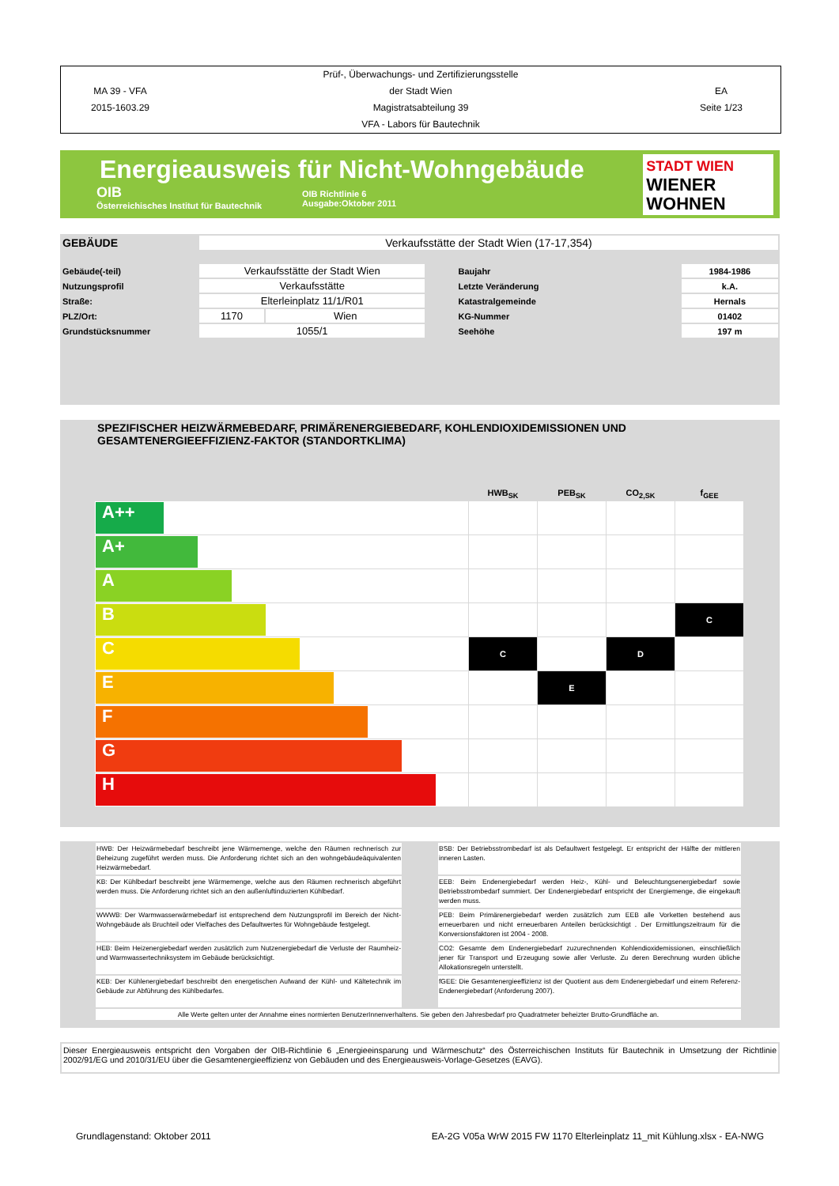MA 39 - VFA
2015-1603.29
Prüf-, Überwachungs- und Zertifizierungsstelle
der Stadt Wien
Magistratsabteilung 39
VFA - Labors für Bautechnik
EA
Seite 1/23
Energieausweis für Nicht-Wohngebäude
OIB
Österreichisches Institut für Bautechnik
OIB Richtlinie 6
Ausgabe:Oktober 2011
STADT WIEN
WIENER
WOHNEN
| GEBÄUDE | Verkaufsstätte der Stadt Wien (17-17,354) |
| Gebäude(-teil) | Verkaufsstätte der Stadt Wien | | Baujahr | 1984-1986 |
| Nutzungsprofil | Verkaufsstätte | | Letzte Veränderung | k.A. |
| Straße: | Elterleinplatz 11/1/R01 | | Katastralgemeinde | Hernals |
| PLZ/Ort: | 1170 | Wien | KG-Nummer | 01402 |
| Grundstücksnummer | 1055/1 | | Seehöhe | 197 m |
SPEZIFISCHER HEIZWÄRMEBEDARF, PRIMÄRENERGIEBEDARF, KOHLENDIOXIDEMISSIONEN UND
GESAMTENERGIEEFFIZIENZ-FAKTOR (STANDORTKLIMA)
| | HWB<sub>SK</sub> | PEB<sub>SK</sub> | CO<sub>2,SK</sub> | f<sub>GEE</sub> |
| A++ | | | | |
| A+ | | | | |
| A | | | | |
| B | | | | C |
| C | C | | D | |
| E | | E | | |
| F | | | | |
| G | | | | |
| H | | | | |
| HWB: Der Heizwärmebedarf beschreibt jene Wärmemenge, welche den Räumen rechnerisch zur Beheizung zugeführt werden muss. Die Anforderung richtet sich an den wohngebäudeäquivalenten Heizwärmebedarf. | | BSB: Der Betriebsstrombedarf ist als Defaultwert festgelegt. Er entspricht der Hälfte der mittleren inneren Lasten. |
| KB: Der Kühlbedarf beschreibt jene Wärmemenge, welche aus den Räumen rechnerisch abgeführt werden muss. Die Anforderung richtet sich an den außenluftinduzierten Kühlbedarf. | | EEB: Beim Endenergiebedarf werden Heiz-, Kühl- und Beleuchtungsenergiebedarf sowie Betriebsstrombedarf summiert. Der Endenergiebedarf entspricht der Energiemenge, die eingekauft werden muss. |
| WWWB: Der Warmwasserwärmebedarf ist entsprechend dem Nutzungsprofil im Bereich der Nicht-Wohngebäude als Bruchteil oder Vielfaches des Defaultwertes für Wohngebäude festgelegt. | | PEB: Beim Primärenergiebedarf werden zusätzlich zum EEB alle Vorketten bestehend aus erneuerbaren und nicht erneuerbaren Anteilen berücksichtigt . Der Ermittlungszeitraum für die Konversionsfaktoren ist 2004 - 2008. |
| HEB: Beim Heizenergiebedarf werden zusätzlich zum Nutzenergiebedarf die Verluste der Raumheiz- und Warmwassertechniksystem im Gebäude berücksichtigt. | | CO2: Gesamte dem Endenergiebedarf zuzurechnenden Kohlendioxidemissionen, einschließlich jener für Transport und Erzeugung sowie aller Verluste. Zu deren Berechnung wurden übliche Allokationsregeln unterstellt. |
| KEB: Der Kühlenergiebedarf beschreibt den energetischen Aufwand der Kühl- und Kältetechnik im Gebäude zur Abführung des Kühlbedarfes. | | fGEE: Die Gesamtenergieeffizienz ist der Quotient aus dem Endenergiebedarf und einem Referenz-Endenergiebedarf (Anforderung 2007). |
| Alle Werte gelten unter der Annahme eines normierten BenutzerInnenverhaltens. Sie geben den Jahresbedarf pro Quadratmeter beheizter Brutto-Grundfläche an. | | |
Dieser Energieausweis entspricht den Vorgaben der OIB-Richtlinie 6 „Energieeinsparung und Wärmeschutz“ des Österreichischen Instituts für Bautechnik in Umsetzung der Richtlinie 2002/91/EG und 2010/31/EU über die Gesamtenergieeffizienz von Gebäuden und des Energieausweis-Vorlage-Gesetzes (EAVG).
Grundlagenstand: Oktober 2011 EA-2G V05a WrW 2015 FW 1170 Elterleinplatz 11_mit Kühlung.xlsx - EA-NWG